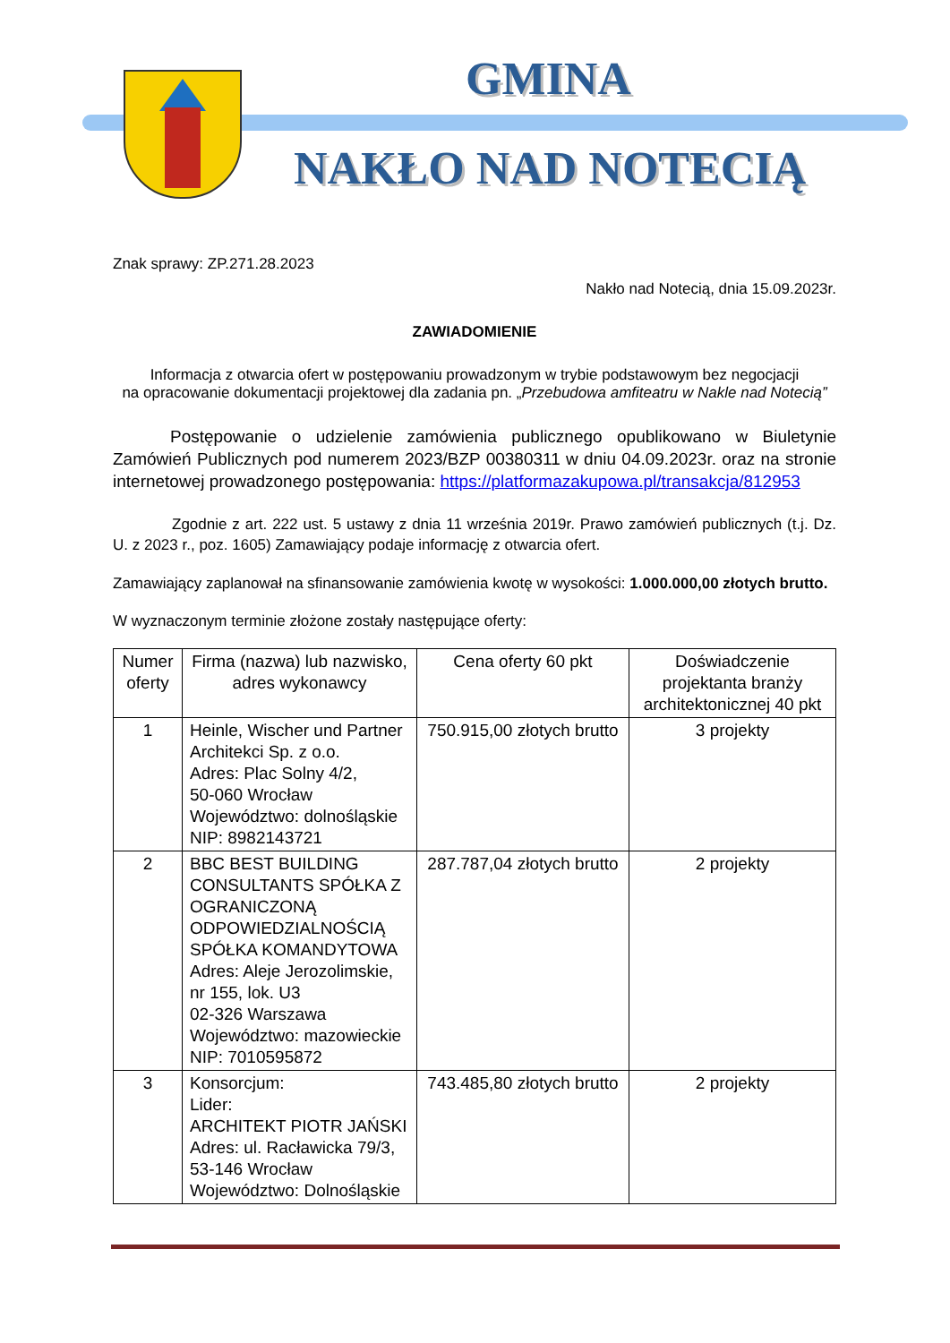GMINA
NAKŁO NAD NOTECIĄ
Znak sprawy: ZP.271.28.2023
Nakło nad Notecią, dnia 15.09.2023r.
ZAWIADOMIENIE
Informacja z otwarcia ofert w postępowaniu prowadzonym w trybie podstawowym bez negocjacji
na opracowanie dokumentacji projektowej dla zadania pn. „Przebudowa amfiteatru w Nakle nad Notecią”
Postępowanie o udzielenie zamówienia publicznego opublikowano w Biuletynie Zamówień Publicznych pod numerem 2023/BZP 00380311 w dniu 04.09.2023r. oraz na stronie internetowej prowadzonego postępowania: https://platformazakupowa.pl/transakcja/812953
Zgodnie z art. 222 ust. 5 ustawy z dnia 11 września 2019r. Prawo zamówień publicznych (t.j. Dz. U. z 2023 r., poz. 1605) Zamawiający podaje informację z otwarcia ofert.
Zamawiający zaplanował na sfinansowanie zamówienia kwotę w wysokości: 1.000.000,00 złotych brutto.
W wyznaczonym terminie złożone zostały następujące oferty:
| Numer oferty | Firma (nazwa) lub nazwisko, adres wykonawcy | Cena oferty 60 pkt | Doświadczenie projektanta branży architektonicznej 40 pkt |
| --- | --- | --- | --- |
| 1 | Heinle, Wischer und Partner Architekci Sp. z o.o. Adres: Plac Solny 4/2, 50-060 Wrocław Województwo: dolnośląskie NIP: 8982143721 | 750.915,00 złotych brutto | 3 projekty |
| 2 | BBC BEST BUILDING CONSULTANTS SPÓŁKA Z OGRANICZONĄ ODPOWIEDZIALNOŚCIĄ SPÓŁKA KOMANDYTOWA Adres: Aleje Jerozolimskie, nr 155, lok. U3 02-326 Warszawa Województwo: mazowieckie NIP: 7010595872 | 287.787,04 złotych brutto | 2 projekty |
| 3 | Konsorcjum: Lider: ARCHITEKT PIOTR JAŃSKI Adres: ul. Racławicka 79/3, 53-146 Wrocław Województwo: Dolnośląskie | 743.485,80 złotych brutto | 2 projekty |